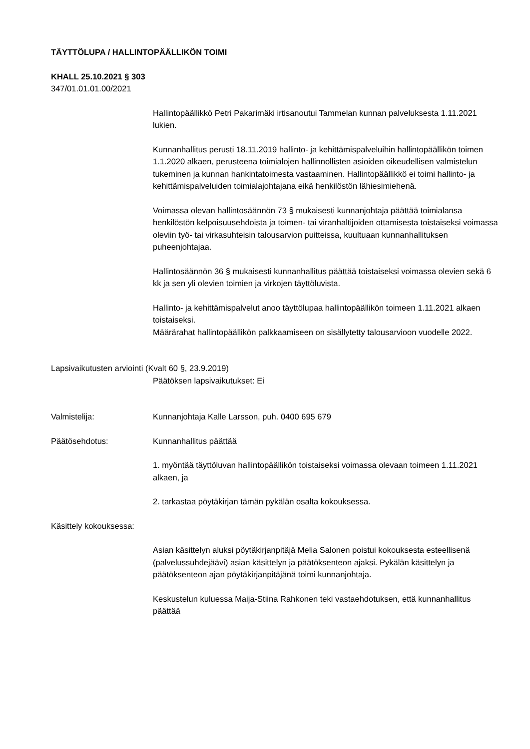TÄYTTÖLUPA / HALLINTOPÄÄLLIKÖN TOIMI
KHALL 25.10.2021 § 303
347/01.01.01.00/2021
Hallintopäällikkö Petri Pakarimäki irtisanoutui Tammelan kunnan palveluksesta 1.11.2021 lukien.
Kunnanhallitus perusti 18.11.2019 hallinto- ja kehittämispalveluihin hallintopäällikön toimen 1.1.2020 alkaen, perusteena toimialojen hallinnollisten asioiden oikeudellisen valmistelun tukeminen ja kunnan hankintatoimesta vastaaminen. Hallintopäällikkö ei toimi hallinto- ja kehittämispalveluiden toimialajohtajana eikä henkilöstön lähiesimiehenä.
Voimassa olevan hallintosäännön 73 § mukaisesti kunnanjohtaja päättää toimialansa henkilöstön kelpoisuusehdoista ja toimen- tai viranhaltijoiden ottamisesta toistaiseksi voimassa oleviin työ- tai virkasuhteisin talousarvion puitteissa, kuultuaan kunnanhallituksen puheenjohtajaa.
Hallintosäännön 36 § mukaisesti kunnanhallitus päättää toistaiseksi voimassa olevien sekä 6 kk ja sen yli olevien toimien ja virkojen täyttöluvista.
Hallinto- ja kehittämispalvelut anoo täyttölupaa hallintopäällikön toimeen 1.11.2021 alkaen toistaiseksi.
Määrärahat hallintopäällikön palkkaamiseen on sisällytetty talousarvioon vuodelle 2022.
Lapsivaikutusten arviointi (Kvalt 60 §, 23.9.2019)
Päätöksen lapsivaikutukset: Ei
Valmistelija: Kunnanjohtaja Kalle Larsson, puh. 0400 695 679
Päätösehdotus: Kunnanhallitus päättää
1. myöntää täyttöluvan hallintopäällikön toistaiseksi voimassa olevaan toimeen 1.11.2021 alkaen, ja
2. tarkastaa pöytäkirjan tämän pykälän osalta kokouksessa.
Käsittely kokouksessa:
Asian käsittelyn aluksi pöytäkirjanpitäjä Melia Salonen poistui kokouksesta esteellisenä (palvelussuhdejäävi) asian käsittelyn ja päätöksenteon ajaksi. Pykälän käsittelyn ja päätöksenteon ajan pöytäkirjanpitäjänä toimi kunnanjohtaja.
Keskustelun kuluessa Maija-Stiina Rahkonen teki vastaehdotuksen, että kunnanhallitus päättää